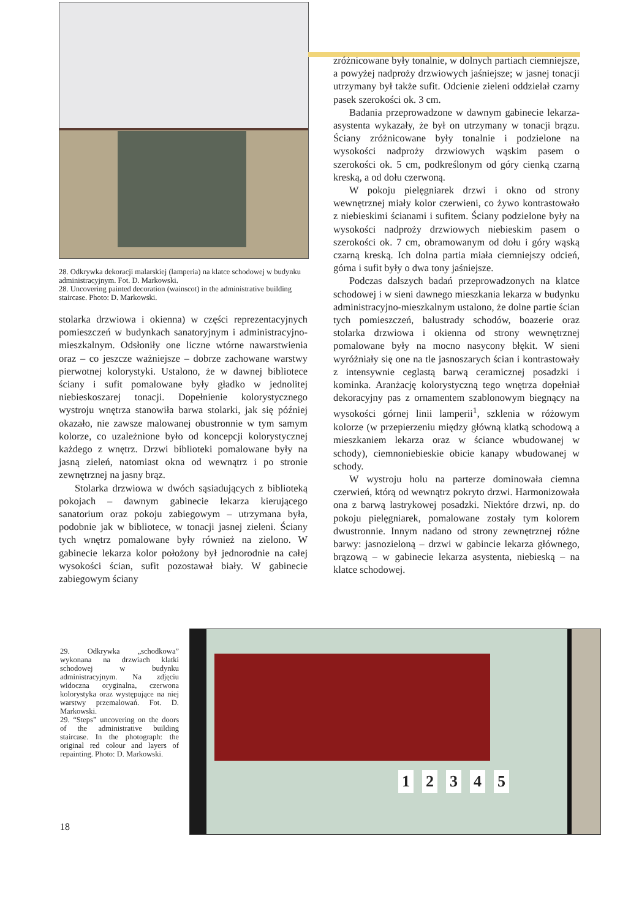28. Odkrywka dekoracji malarskiej (lamperia) na klatce schodowej w budynku administracyjnym. Fot. D. Markowski.
28. Uncovering painted decoration (wainscot) in the administrative building staircase. Photo: D. Markowski.
stolarka drzwiowa i okienna) w części reprezentacyjnych pomieszczeń w budynkach sanatoryjnym i administracyjno-mieszkalnym. Odsłoniły one liczne wtórne nawarstwienia oraz – co jeszcze ważniejsze – dobrze zachowane warstwy pierwotnej kolorystyki. Ustalono, że w dawnej bibliotece ściany i sufit pomalowane były gładko w jednolitej niebieskoszarej tonacji. Dopełnienie kolorystycznego wystroju wnętrza stanowiła barwa stolarki, jak się później okazało, nie zawsze malowanej obustronnie w tym samym kolorze, co uzależnione było od koncepcji kolorystycznej każdego z wnętrz. Drzwi biblioteki pomalowane były na jasną zieleń, natomiast okna od wewnątrz i po stronie zewnętrznej na jasny brąz.
Stolarka drzwiowa w dwóch sąsiadujących z biblioteką pokojach – dawnym gabinecie lekarza kierującego sanatorium oraz pokoju zabiegowym – utrzymana była, podobnie jak w bibliotece, w tonacji jasnej zieleni. Ściany tych wnętrz pomalowane były również na zielono. W gabinecie lekarza kolor położony był jednorodnie na całej wysokości ścian, sufit pozostawał biały. W gabinecie zabiegowym ściany
zróżnicowane były tonalnie, w dolnych partiach ciemniejsze, a powyżej nadproży drzwiowych jaśniejsze; w jasnej tonacji utrzymany był także sufit. Odcienie zieleni oddzielał czarny pasek szerokości ok. 3 cm.
Badania przeprowadzone w dawnym gabinecie lekarza-asystenta wykazały, że był on utrzymany w tonacji brązu. Ściany zróżnicowane były tonalnie i podzielone na wysokości nadproży drzwiowych wąskim pasem o szerokości ok. 5 cm, podkreślonym od góry cienką czarną kreską, a od dołu czerwoną.
W pokoju pielęgniarek drzwi i okno od strony wewnętrznej miały kolor czerwieni, co żywo kontrastowało z niebieskimi ścianami i sufitem. Ściany podzielone były na wysokości nadproży drzwiowych niebieskim pasem o szerokości ok. 7 cm, obramowanym od dołu i góry wąską czarną kreską. Ich dolna partia miała ciemniejszy odcień, górna i sufit były o dwa tony jaśniejsze.
Podczas dalszych badań przeprowadzonych na klatce schodowej i w sieni dawnego mieszkania lekarza w budynku administracyjno-mieszkalnym ustalono, że dolne partie ścian tych pomieszczeń, balustrady schodów, boazerie oraz stolarka drzwiowa i okienna od strony wewnętrznej pomalowane były na mocno nasycony błękit. W sieni wyróżniały się one na tle jasnoszarych ścian i kontrastowały z intensywnie ceglastą barwą ceramicznej posadzki i kominka. Aranżację kolorystyczną tego wnętrza dopełniał dekoracyjny pas z ornamentem szablonowym biegnący na wysokości górnej linii lamperii<sup>1</sup>, szklenia w różowym kolorze (w przepierzeniu między główną klatką schodową a mieszkaniem lekarza oraz w ściance wbudowanej w schody), ciemnoniebieskie obicie kanapy wbudowanej w schody.
W wystroju holu na parterze dominowała ciemna czerwień, którą od wewnątrz pokryto drzwi. Harmonizowała ona z barwą lastrykowej posadzki. Niektóre drzwi, np. do pokoju pielęgniarek, pomalowane zostały tym kolorem dwustronnie. Innym nadano od strony zewnętrznej różne barwy: jasnozieloną – drzwi w gabincie lekarza głównego, brązową – w gabinecie lekarza asystenta, niebieską – na klatce schodowej.
29. Odkrywka „schodkowa” wykonana na drzwiach klatki schodowej w budynku administracyjnym. Na zdjęciu widoczna oryginalna, czerwona kolorystyka oraz występujące na niej warstwy przemalowań. Fot. D. Markowski.
29. “Steps” uncovering on the doors of the administrative building staircase. In the photograph: the original red colour and layers of repainting. Photo: D. Markowski.
1 2 3 4 5
18